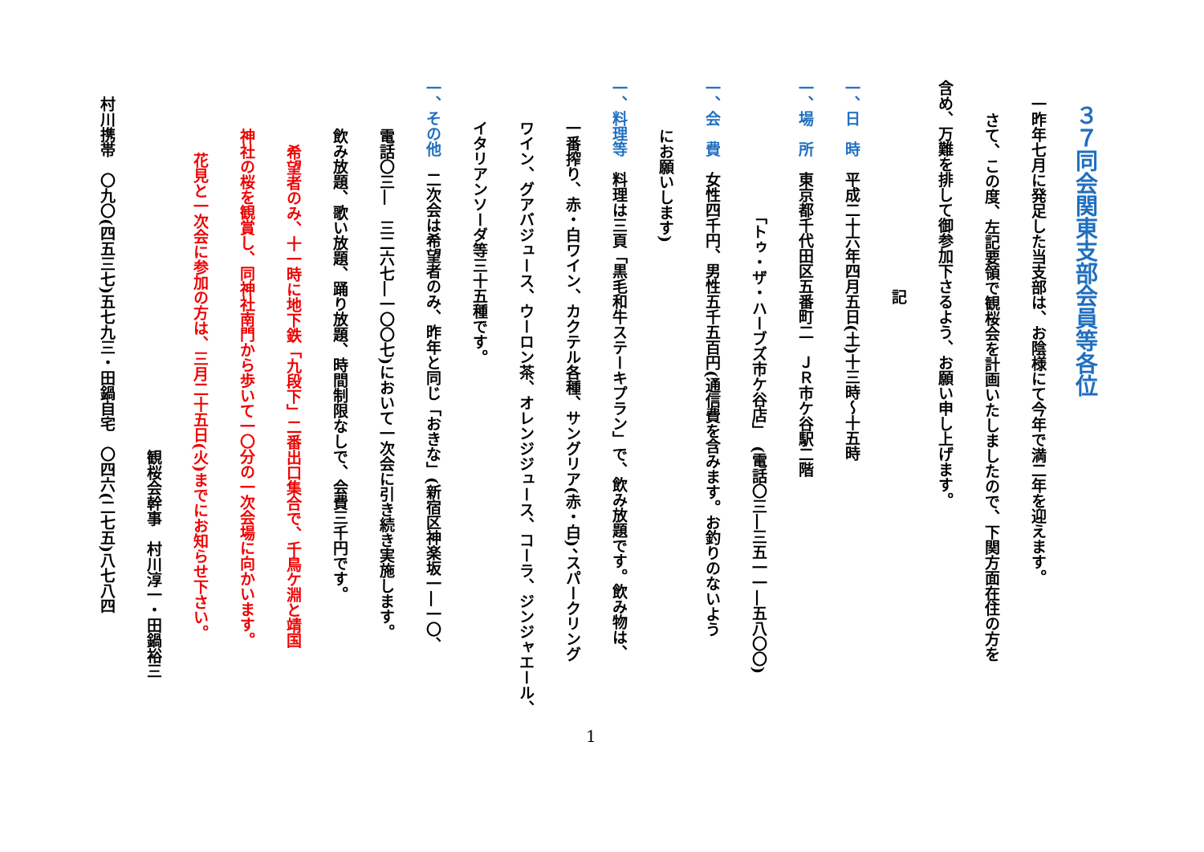３７同会関東支部会員等各位
一昨年七月に発足した当支部は、お陰様にて今年で満二年を迎えます。
さて、この度、左記要領で観桜会を計画いたしましたので、下関方面在住の方を
含め、万難を排して御参加下さるよう、お願い申し上げます。
記
一、日　時　平成二十六年四月五日(土)十三時～十五時
一、場　所　東京都千代田区五番町二　ＪＲ市ケ谷駅二階
「トゥ・ザ・ハーブズ市ケ谷店」　(電話〇三―三五一一―五八〇〇)
一、会　費　女性四千円、男性五千五百円(通信費を含みます。お釣りのないよう
にお願いします)
一、料理等　料理は三頁「黒毛和牛ステーキプラン」で、飲み放題です。飲み物は、
一番搾り、赤・白ワイン、カクテル各種、サングリア(赤・白)、スパークリング
ワイン、グアバジュース、ウーロン茶、オレンジジュース、コーラ、ジンジャエール、
イタリアンソーダ等三十五種です。
一、その他　二次会は希望者のみ、昨年と同じ「おきな」(新宿区神楽坂一―一〇、
電話〇三―　三二六七―一〇〇七)において一次会に引き続き実施します。
飲み放題、歌い放題、踊り放題、時間制限なしで、会費三千円です。
希望者のみ、十一時に地下鉄「九段下」二番出口集合で、千鳥ケ淵と靖国
神社の桜を観賞し、同神社南門から歩いて一〇分の一次会場に向かいます。
花見と一次会に参加の方は、三月二十五日(火)までにお知らせ下さい。
観桜会幹事　村川淳一・田鍋裕三
村川携帯　〇九〇(四五三七)五七九三・田鍋自宅　〇四六(二七五)八七八四
1